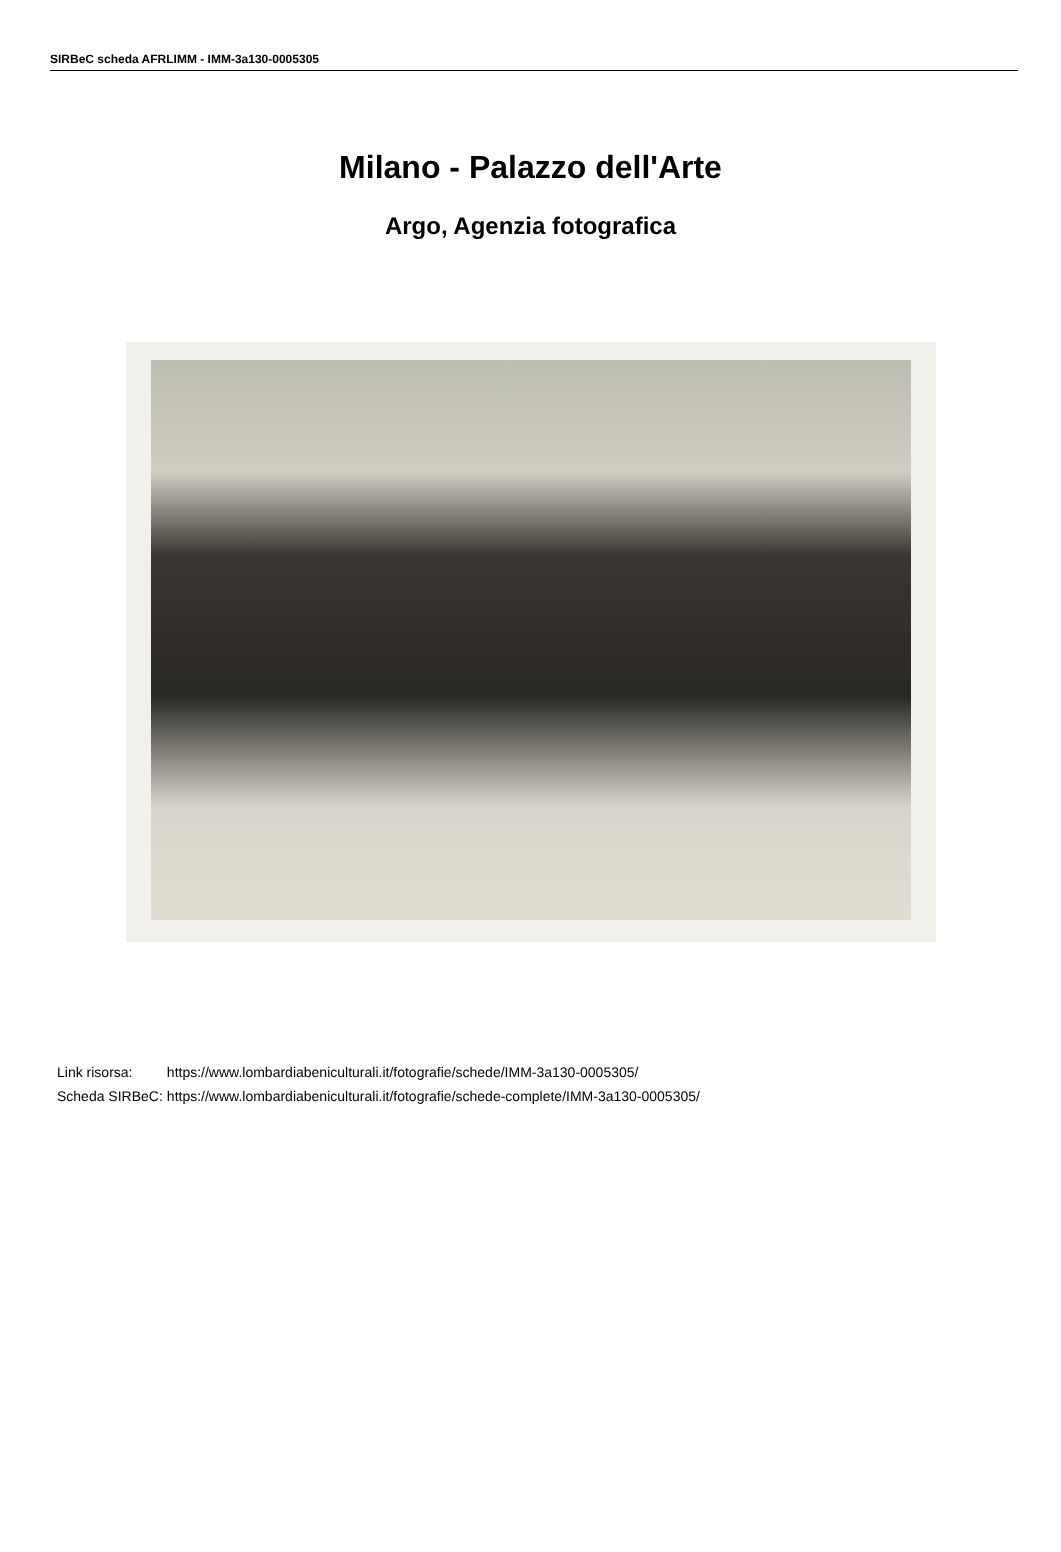SIRBeC scheda AFRLIMM - IMM-3a130-0005305
Milano - Palazzo dell'Arte
Argo, Agenzia fotografica
| Link risorsa: | https://www.lombardiabeniculturali.it/fotografie/schede/IMM-3a130-0005305/ |
| Scheda SIRBeC: | https://www.lombardiabeniculturali.it/fotografie/schede-complete/IMM-3a130-0005305/ |